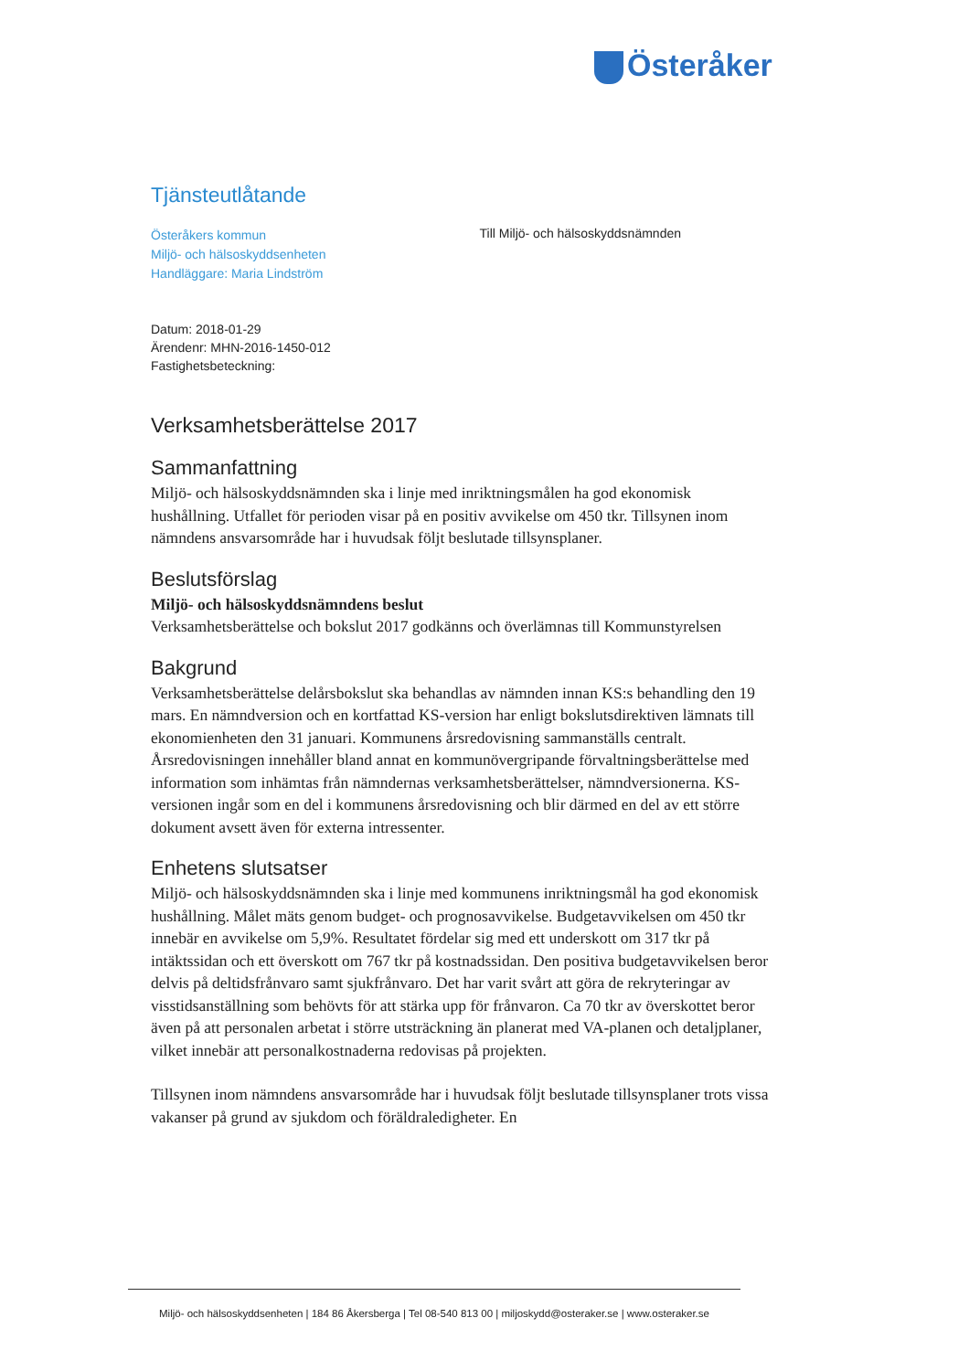Österåker
Tjänsteutlåtande
Österåkers kommun
Miljö- och hälsoskyddsenheten
Handläggare: Maria Lindström
Till Miljö- och hälsoskyddsnämnden
Datum: 2018-01-29
Ärendenr: MHN-2016-1450-012
Fastighetsbeteckning:
Verksamhetsberättelse 2017
Sammanfattning
Miljö- och hälsoskyddsnämnden ska i linje med inriktningsmålen ha god ekonomisk hushållning. Utfallet för perioden visar på en positiv avvikelse om 450 tkr. Tillsynen inom nämndens ansvarsområde har i huvudsak följt beslutade tillsynsplaner.
Beslutsförslag
Miljö- och hälsoskyddsnämndens beslut
Verksamhetsberättelse och bokslut 2017 godkänns och överlämnas till Kommunstyrelsen
Bakgrund
Verksamhetsberättelse delårsbokslut ska behandlas av nämnden innan KS:s behandling den 19 mars. En nämndversion och en kortfattad KS-version har enligt bokslutsdirektiven lämnats till ekonomienheten den 31 januari. Kommunens årsredovisning sammanställs centralt. Årsredovisningen innehåller bland annat en kommunövergripande förvaltningsberättelse med information som inhämtas från nämndernas verksamhetsberättelser, nämndversionerna. KS-versionen ingår som en del i kommunens årsredovisning och blir därmed en del av ett större dokument avsett även för externa intressenter.
Enhetens slutsatser
Miljö- och hälsoskyddsnämnden ska i linje med kommunens inriktningsmål ha god ekonomisk hushållning. Målet mäts genom budget- och prognosavvikelse. Budgetavvikelsen om 450 tkr innebär en avvikelse om 5,9%. Resultatet fördelar sig med ett underskott om 317 tkr på intäktssidan och ett överskott om 767 tkr på kostnadssidan. Den positiva budgetavvikelsen beror delvis på deltidsfrånvaro samt sjukfrånvaro. Det har varit svårt att göra de rekryteringar av visstidsanställning som behövts för att stärka upp för frånvaron. Ca 70 tkr av överskottet beror även på att personalen arbetat i större utsträckning än planerat med VA-planen och detaljplaner, vilket innebär att personalkostnaderna redovisas på projekten.
Tillsynen inom nämndens ansvarsområde har i huvudsak följt beslutade tillsynsplaner trots vissa vakanser på grund av sjukdom och föräldraledigheter. En
Miljö- och hälsoskyddsenheten | 184 86 Åkersberga | Tel 08-540 813 00 | miljoskydd@osteraker.se | www.osteraker.se